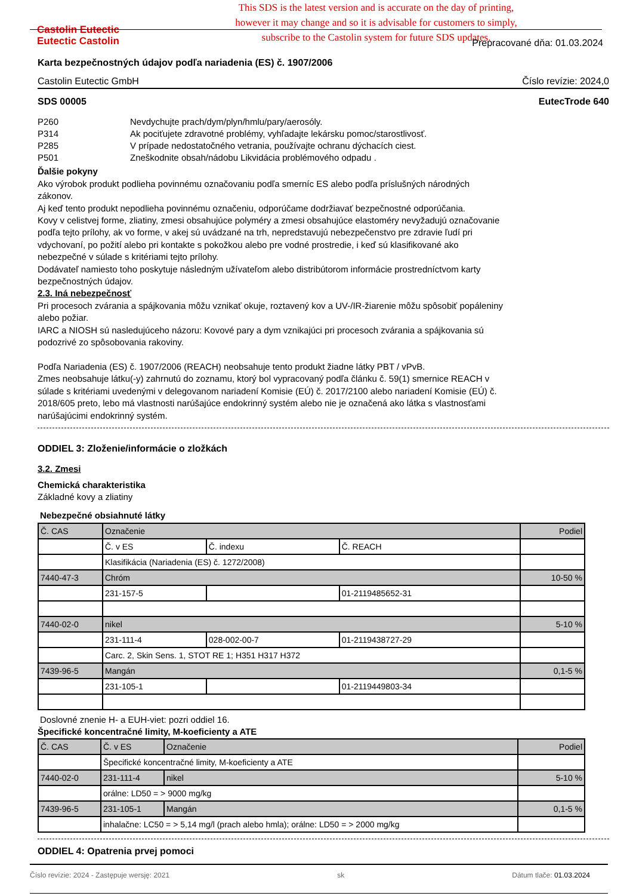Castolin Eutectic
Eutectic Castolin
This SDS is the latest version and is accurate on the day of printing,
however it may change and so it is advisable for customers to simply,
subscribe to the Castolin system for future SDS updates.
Prepracované dňa: 01.03.2024
Karta bezpečnostných údajov podľa nariadenia (ES) č. 1907/2006
Castolin Eutectic GmbH Číslo revízie: 2024,0
SDS 00005 EutecTrode 640
| P260 | Nevdychujte prach/dym/plyn/hmlu/pary/aerosóly. |
| P314 | Ak pociťujete zdravotné problémy, vyhľadajte lekársku pomoc/starostlivosť. |
| P285 | V prípade nedostatočného vetrania, používajte ochranu dýchacích ciest. |
| P501 | Zneškodnite obsah/nádobu Likvidácia problémového odpadu . |
Ďalšie pokyny
Ako výrobok produkt podlieha povinnému označovaniu podľa smerníc ES alebo podľa príslušných národných zákonov.
Aj keď tento produkt nepodlieha povinnému označeniu, odporúčame dodržiavať bezpečnostné odporúčania.
Kovy v celistvej forme, zliatiny, zmesi obsahujúce polyméry a zmesi obsahujúce elastoméry nevyžadujú označovanie podľa tejto prílohy, ak vo forme, v akej sú uvádzané na trh, nepredstavujú nebezpečenstvo pre zdravie ľudí pri vdychovaní, po požití alebo pri kontakte s pokožkou alebo pre vodné prostredie, i keď sú klasifikované ako nebezpečné v súlade s kritériami tejto prílohy.
Dodávateľ namiesto toho poskytuje následným užívateľom alebo distribútorom informácie prostredníctvom karty bezpečnostných údajov.
2.3. Iná nebezpečnosť
Pri procesoch zvárania a spájkovania môžu vznikať okuje, roztavený kov a UV-/IR-žiarenie môžu spôsobiť popáleniny alebo požiar.
IARC a NIOSH sú nasledujúceho názoru: Kovové pary a dym vznikajúci pri procesoch zvárania a spájkovania sú podozrivé zo spôsobovania rakoviny.
Podľa Nariadenia (ES) č. 1907/2006 (REACH) neobsahuje tento produkt žiadne látky PBT / vPvB.
Zmes neobsahuje látku(-y) zahrnutú do zoznamu, ktorý bol vypracovaný podľa článku č. 59(1) smernice REACH v súlade s kritériami uvedenými v delegovanom nariadení Komisie (EÚ) č. 2017/2100 alebo nariadení Komisie (EÚ) č. 2018/605 preto, lebo má vlastnosti narúšajúce endokrinný systém alebo nie je označená ako látka s vlastnosťami narúšajúcimi endokrinný systém.
ODDIEL 3: Zloženie/informácie o zložkách
3.2. Zmesi
Chemická charakteristika
Základné kovy a zliatiny
Nebezpečné obsiahnuté látky
| Č. CAS | Označenie | | | Podiel |
| | Č. v ES | Č. indexu | Č. REACH | |
| | Klasifikácia (Nariadenia (ES) č. 1272/2008) | | | |
| 7440-47-3 | Chróm | | | 10-50 % |
| | 231-157-5 | | 01-2119485652-31 | |
| 7440-02-0 | nikel | | | 5-10 % |
| | 231-111-4 | 028-002-00-7 | 01-2119438727-29 | |
| | Carc. 2, Skin Sens. 1, STOT RE 1; H351 H317 H372 | | | |
| 7439-96-5 | Mangán | | | 0,1-5 % |
| | 231-105-1 | | 01-2119449803-34 | |
Doslovné znenie H- a EUH-viet: pozri oddiel 16.
Špecifické koncentračné limity, M-koeficienty a ATE
| Č. CAS | Č. v ES | Označenie | Podiel |
| | Špecifické koncentračné limity, M-koeficienty a ATE | | |
| 7440-02-0 | 231-111-4 | nikel | 5-10 % |
| | orálne: LD50 = > 9000 mg/kg | | |
| 7439-96-5 | 231-105-1 | Mangán | 0,1-5 % |
| | inhalačne: LC50 = > 5,14 mg/l (prach alebo hmla); orálne: LD50 = > 2000 mg/kg | | |
ODDIEL 4: Opatrenia prvej pomoci
Číslo revízie: 2024 - Zastępuje wersję: 2021 sk Dátum tlače: 01.03.2024